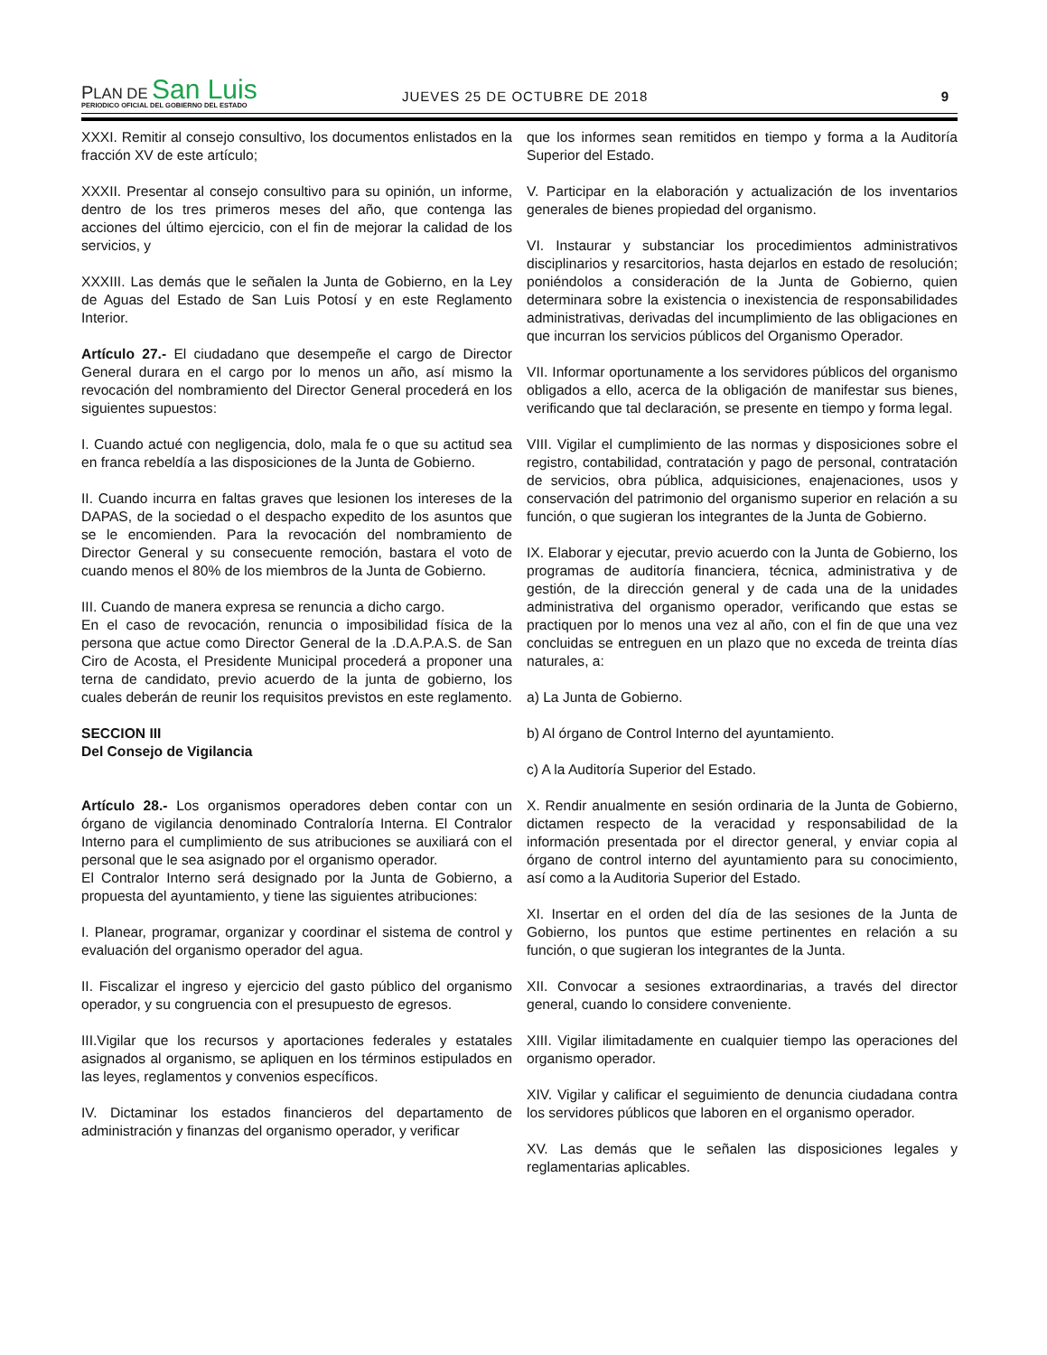PLAN DE San Luis
PERIODICO OFICIAL DEL GOBIERNO DEL ESTADO
JUEVES 25 DE OCTUBRE DE 2018 9
XXXI. Remitir al consejo consultivo, los documentos enlistados en la fracción XV de este artículo;
XXXII. Presentar al consejo consultivo para su opinión, un informe, dentro de los tres primeros meses del año, que contenga las acciones del último ejercicio, con el fin de mejorar la calidad de los servicios, y
XXXIII. Las demás que le señalen la Junta de Gobierno, en la Ley de Aguas del Estado de San Luis Potosí y en este Reglamento Interior.
Artículo 27.- El ciudadano que desempeñe el cargo de Director General durara en el cargo por lo menos un año, así mismo la revocación del nombramiento del Director General procederá en los siguientes supuestos:
I. Cuando actué con negligencia, dolo, mala fe o que su actitud sea en franca rebeldía a las disposiciones de la Junta de Gobierno.
II. Cuando incurra en faltas graves que lesionen los intereses de la DAPAS, de la sociedad o el despacho expedito de los asuntos que se le encomienden. Para la revocación del nombramiento de Director General y su consecuente remoción, bastara el voto de cuando menos el 80% de los miembros de la Junta de Gobierno.
III. Cuando de manera expresa se renuncia a dicho cargo.
En el caso de revocación, renuncia o imposibilidad física de la persona que actue como Director General de la .D.A.P.A.S. de San Ciro de Acosta, el Presidente Municipal procederá a proponer una terna de candidato, previo acuerdo de la junta de gobierno, los cuales deberán de reunir los requisitos previstos en este reglamento.
SECCION III
Del Consejo de Vigilancia
Artículo 28.- Los organismos operadores deben contar con un órgano de vigilancia denominado Contraloría Interna. El Contralor Interno para el cumplimiento de sus atribuciones se auxiliará con el personal que le sea asignado por el organismo operador.
El Contralor Interno será designado por la Junta de Gobierno, a propuesta del ayuntamiento, y tiene las siguientes atribuciones:
I. Planear, programar, organizar y coordinar el sistema de control y evaluación del organismo operador del agua.
II. Fiscalizar el ingreso y ejercicio del gasto público del organismo operador, y su congruencia con el presupuesto de egresos.
III.Vigilar que los recursos y aportaciones federales y estatales asignados al organismo, se apliquen en los términos estipulados en las leyes, reglamentos y convenios específicos.
IV. Dictaminar los estados financieros del departamento de administración y finanzas del organismo operador, y verificar
que los informes sean remitidos en tiempo y forma a la Auditoría Superior del Estado.
V. Participar en la elaboración y actualización de los inventarios generales de bienes propiedad del organismo.
VI. Instaurar y substanciar los procedimientos administrativos disciplinarios y resarcitorios, hasta dejarlos en estado de resolución; poniéndolos a consideración de la Junta de Gobierno, quien determinara sobre la existencia o inexistencia de responsabilidades administrativas, derivadas del incumplimiento de las obligaciones en que incurran los servicios públicos del Organismo Operador.
VII. Informar oportunamente a los servidores públicos del organismo obligados a ello, acerca de la obligación de manifestar sus bienes, verificando que tal declaración, se presente en tiempo y forma legal.
VIII. Vigilar el cumplimiento de las normas y disposiciones sobre el registro, contabilidad, contratación y pago de personal, contratación de servicios, obra pública, adquisiciones, enajenaciones, usos y conservación del patrimonio del organismo superior en relación a su función, o que sugieran los integrantes de la Junta de Gobierno.
IX. Elaborar y ejecutar, previo acuerdo con la Junta de Gobierno, los programas de auditoría financiera, técnica, administrativa y de gestión, de la dirección general y de cada una de la unidades administrativa del organismo operador, verificando que estas se practiquen por lo menos una vez al año, con el fin de que una vez concluidas se entreguen en un plazo que no exceda de treinta días naturales, a:
a) La Junta de Gobierno.
b) Al órgano de Control Interno del ayuntamiento.
c) A la Auditoría Superior del Estado.
X. Rendir anualmente en sesión ordinaria de la Junta de Gobierno, dictamen respecto de la veracidad y responsabilidad de la información presentada por el director general, y enviar copia al órgano de control interno del ayuntamiento para su conocimiento, así como a la Auditoria Superior del Estado.
XI. Insertar en el orden del día de las sesiones de la Junta de Gobierno, los puntos que estime pertinentes en relación a su función, o que sugieran los integrantes de la Junta.
XII. Convocar a sesiones extraordinarias, a través del director general, cuando lo considere conveniente.
XIII. Vigilar ilimitadamente en cualquier tiempo las operaciones del organismo operador.
XIV. Vigilar y calificar el seguimiento de denuncia ciudadana contra los servidores públicos que laboren en el organismo operador.
XV. Las demás que le señalen las disposiciones legales y reglamentarias aplicables.